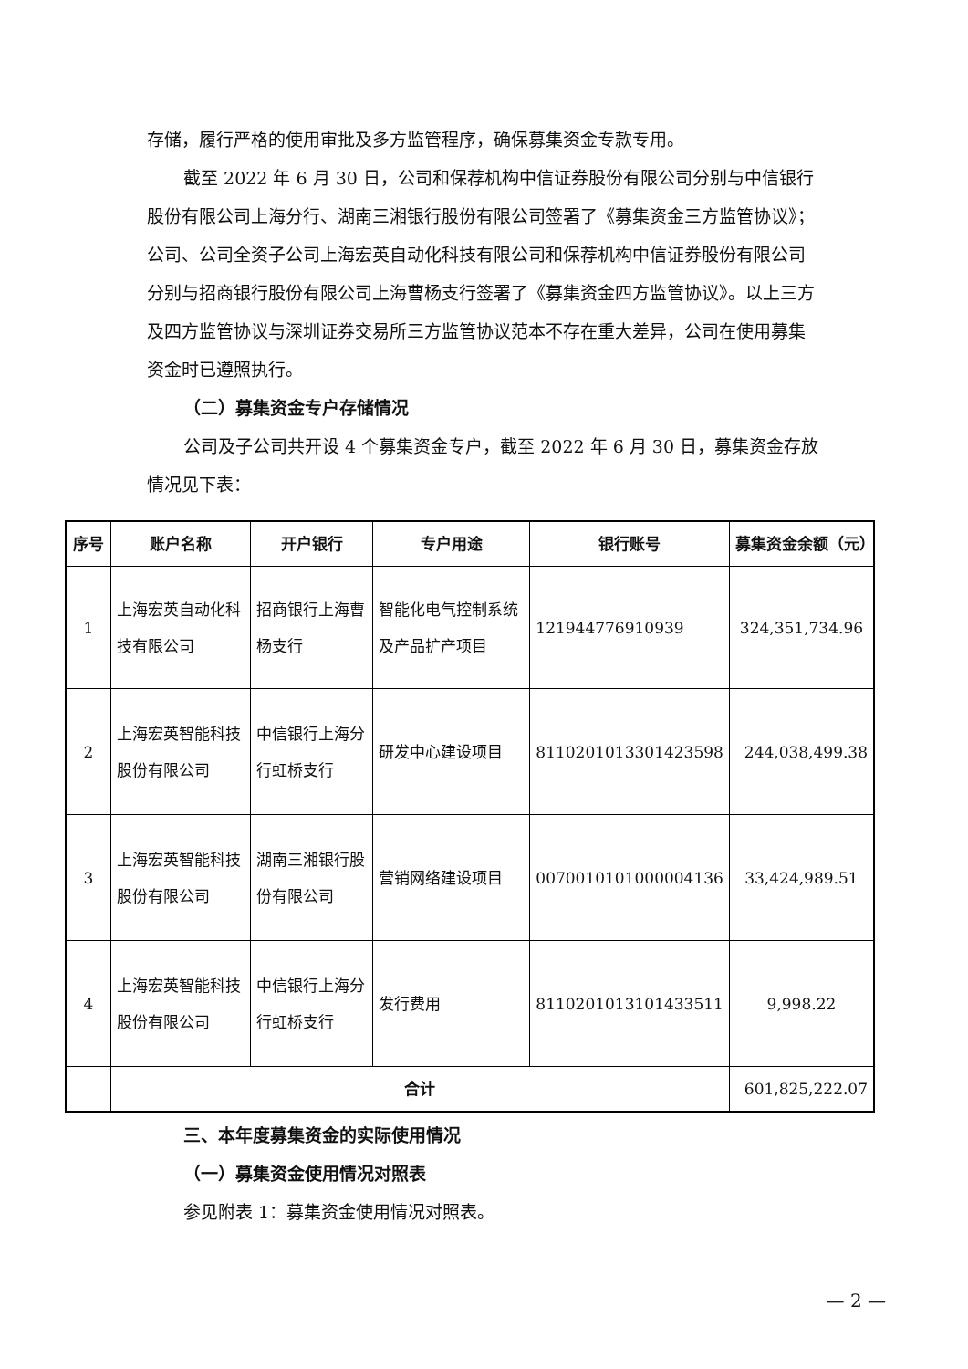存储，履行严格的使用审批及多方监管程序，确保募集资金专款专用。
截至 2022 年 6 月 30 日，公司和保荐机构中信证券股份有限公司分别与中信银行股份有限公司上海分行、湖南三湘银行股份有限公司签署了《募集资金三方监管协议》；公司、公司全资子公司上海宏英自动化科技有限公司和保荐机构中信证券股份有限公司分别与招商银行股份有限公司上海曹杨支行签署了《募集资金四方监管协议》。以上三方及四方监管协议与深圳证券交易所三方监管协议范本不存在重大差异，公司在使用募集资金时已遵照执行。
（二）募集资金专户存储情况
公司及子公司共开设 4 个募集资金专户，截至 2022 年 6 月 30 日，募集资金存放情况见下表：
| 序号 | 账户名称 | 开户银行 | 专户用途 | 银行账号 | 募集资金余额（元） |
| --- | --- | --- | --- | --- | --- |
| 1 | 上海宏英自动化科技有限公司 | 招商银行上海曹杨支行 | 智能化电气控制系统及产品扩产项目 | 121944776910939 | 324,351,734.96 |
| 2 | 上海宏英智能科技股份有限公司 | 中信银行上海分行虹桥支行 | 研发中心建设项目 | 8110201013301423598 | 244,038,499.38 |
| 3 | 上海宏英智能科技股份有限公司 | 湖南三湘银行股份有限公司 | 营销网络建设项目 | 0070010101000004136 | 33,424,989.51 |
| 4 | 上海宏英智能科技股份有限公司 | 中信银行上海分行虹桥支行 | 发行费用 | 8110201013101433511 | 9,998.22 |
| | 合计 | | | | 601,825,222.07 |
三、本年度募集资金的实际使用情况
（一）募集资金使用情况对照表
参见附表 1：募集资金使用情况对照表。
— 2 —